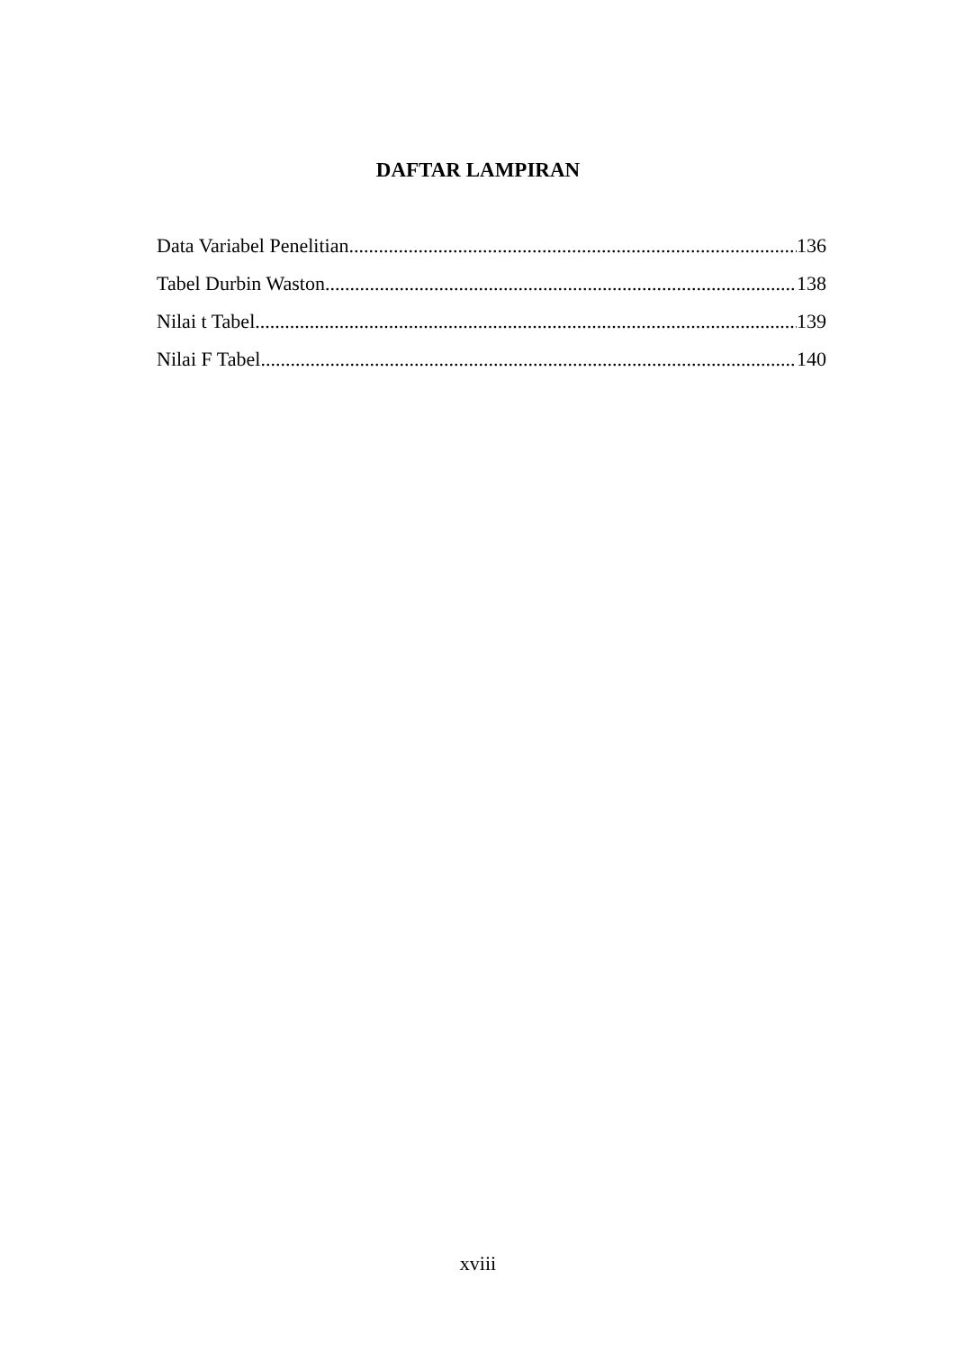DAFTAR LAMPIRAN
Data Variabel Penelitian 136
Tabel Durbin Waston 138
Nilai t Tabel 139
Nilai F Tabel 140
xviii